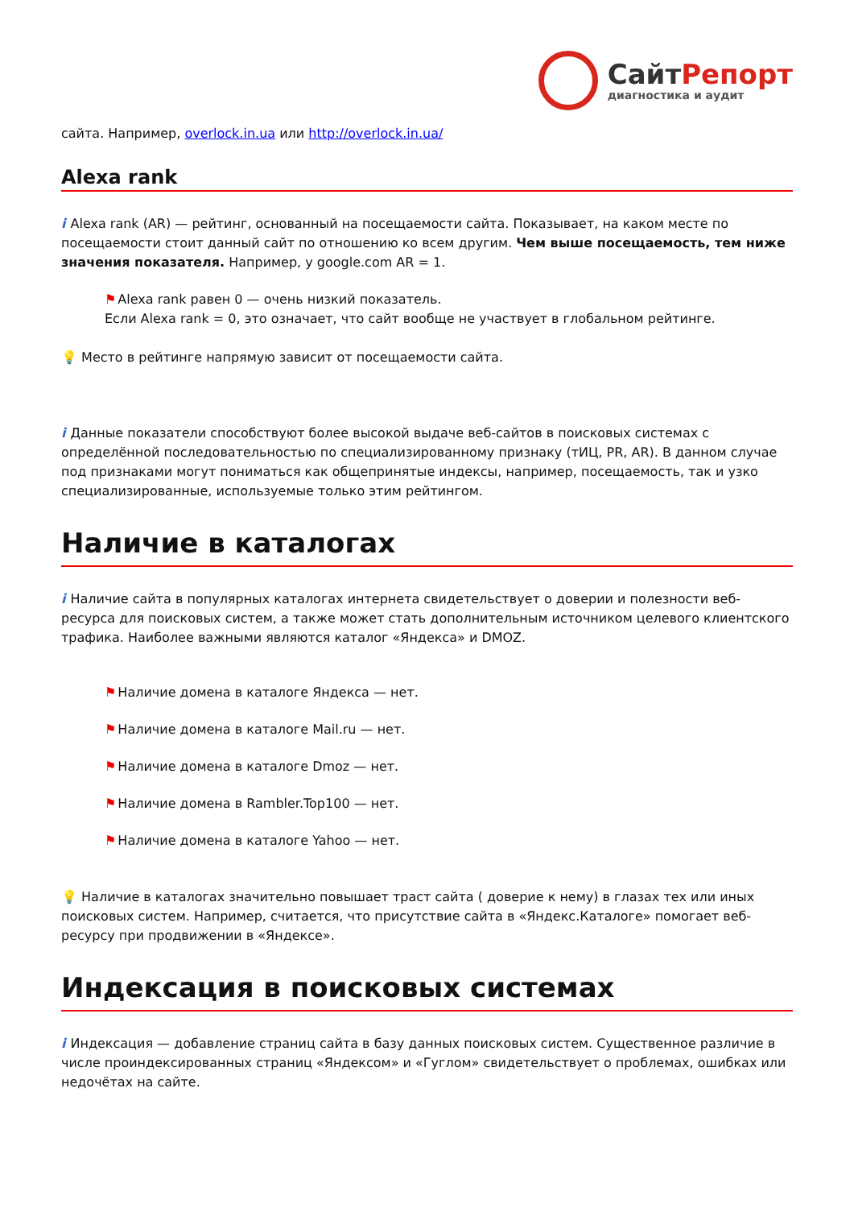СайтРепорт
диагностика и аудит
сайта. Например, overlock.in.ua или http://overlock.in.ua/
Alexa rank
i Alexa rank (AR) — рейтинг, основанный на посещаемости сайта. Показывает, на каком месте по посещаемости стоит данный сайт по отношению ко всем другим. Чем выше посещаемость, тем ниже значения показателя. Например, у google.com AR = 1.
⚑Alexa rank равен 0 — очень низкий показатель.
Если Alexa rank = 0, это означает, что сайт вообще не участвует в глобальном рейтинге.
💡 Место в рейтинге напрямую зависит от посещаемости сайта.
i Данные показатели способствуют более высокой выдаче веб-сайтов в поисковых системах с определённой последовательностью по специализированному признаку (тИЦ, PR, AR). В данном случае под признаками могут пониматься как общепринятые индексы, например, посещаемость, так и узко специализированные, используемые только этим рейтингом.
Наличие в каталогах
i Наличие сайта в популярных каталогах интернета свидетельствует о доверии и полезности веб-ресурса для поисковых систем, а также может стать дополнительным источником целевого клиентского трафика. Наиболее важными являются каталог «Яндекса» и DMOZ.
⚑Наличие домена в каталоге Яндекса — нет.
⚑Наличие домена в каталоге Mail.ru — нет.
⚑Наличие домена в каталоге Dmoz — нет.
⚑Наличие домена в Rambler.Top100 — нет.
⚑Наличие домена в каталоге Yahoo — нет.
💡 Наличие в каталогах значительно повышает траст сайта ( доверие к нему) в глазах тех или иных поисковых систем. Например, считается, что присутствие сайта в «Яндекс.Каталоге» помогает веб-ресурсу при продвижении в «Яндексе».
Индексация в поисковых системах
i Индексация — добавление страниц сайта в базу данных поисковых систем. Существенное различие в числе проиндексированных страниц «Яндексом» и «Гуглом» свидетельствует о проблемах, ошибках или недочётах на сайте.